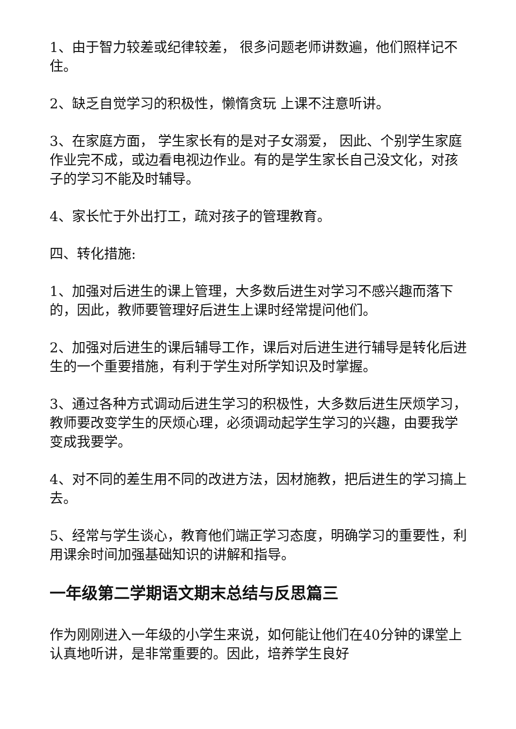1、由于智力较差或纪律较差， 很多问题老师讲数遍，他们照样记不住。
2、缺乏自觉学习的积极性，懒惰贪玩 上课不注意听讲。
3、在家庭方面， 学生家长有的是对子女溺爱， 因此、个别学生家庭作业完不成，或边看电视边作业。有的是学生家长自己没文化，对孩子的学习不能及时辅导。
4、家长忙于外出打工，疏对孩子的管理教育。
四、转化措施:
1、加强对后进生的课上管理，大多数后进生对学习不感兴趣而落下的，因此，教师要管理好后进生上课时经常提问他们。
2、加强对后进生的课后辅导工作，课后对后进生进行辅导是转化后进生的一个重要措施，有利于学生对所学知识及时掌握。
3、通过各种方式调动后进生学习的积极性，大多数后进生厌烦学习，教师要改变学生的厌烦心理，必须调动起学生学习的兴趣，由要我学变成我要学。
4、对不同的差生用不同的改进方法，因材施教，把后进生的学习搞上去。
5、经常与学生谈心，教育他们端正学习态度，明确学习的重要性，利用课余时间加强基础知识的讲解和指导。
一年级第二学期语文期末总结与反思篇三
作为刚刚进入一年级的小学生来说，如何能让他们在40分钟的课堂上认真地听讲，是非常重要的。因此，培养学生良好